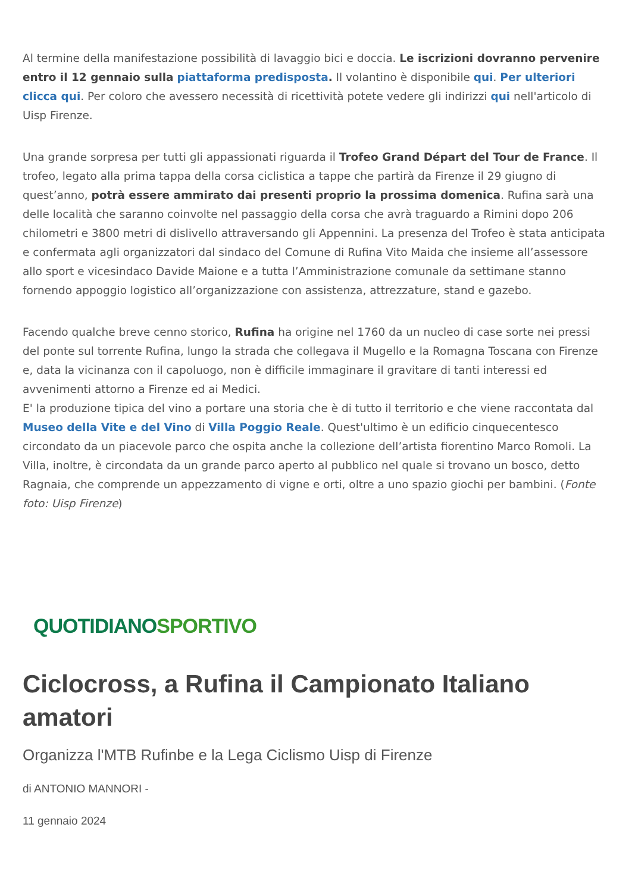Al termine della manifestazione possibilità di lavaggio bici e doccia. Le iscrizioni dovranno pervenire entro il 12 gennaio sulla piattaforma predisposta. Il volantino è disponibile qui. Per ulteriori clicca qui. Per coloro che avessero necessità di ricettività potete vedere gli indirizzi qui nell'articolo di Uisp Firenze.
Una grande sorpresa per tutti gli appassionati riguarda il Trofeo Grand Départ del Tour de France. Il trofeo, legato alla prima tappa della corsa ciclistica a tappe che partirà da Firenze il 29 giugno di quest’anno, potrà essere ammirato dai presenti proprio la prossima domenica. Rufina sarà una delle località che saranno coinvolte nel passaggio della corsa che avrà traguardo a Rimini dopo 206 chilometri e 3800 metri di dislivello attraversando gli Appennini. La presenza del Trofeo è stata anticipata e confermata agli organizzatori dal sindaco del Comune di Rufina Vito Maida che insieme all’assessore allo sport e vicesindaco Davide Maione e a tutta l’Amministrazione comunale da settimane stanno fornendo appoggio logistico all’organizzazione con assistenza, attrezzature, stand e gazebo.
Facendo qualche breve cenno storico, Rufina ha origine nel 1760 da un nucleo di case sorte nei pressi del ponte sul torrente Rufina, lungo la strada che collegava il Mugello e la Romagna Toscana con Firenze e, data la vicinanza con il capoluogo, non è difficile immaginare il gravitare di tanti interessi ed avvenimenti attorno a Firenze ed ai Medici.
E' la produzione tipica del vino a portare una storia che è di tutto il territorio e che viene raccontata dal Museo della Vite e del Vino di Villa Poggio Reale. Quest'ultimo è un edificio cinquecentesco circondato da un piacevole parco che ospita anche la collezione dell’artista fiorentino Marco Romoli. La Villa, inoltre, è circondata da un grande parco aperto al pubblico nel quale si trovano un bosco, detto Ragnaia, che comprende un appezzamento di vigne e orti, oltre a uno spazio giochi per bambini. (Fonte foto: Uisp Firenze)
QUOTIDIANOSPORTIVO
Ciclocross, a Rufina il Campionato Italiano amatori
Organizza l'MTB Rufinbe e la Lega Ciclismo Uisp di Firenze
di ANTONIO MANNORI -
11 gennaio 2024